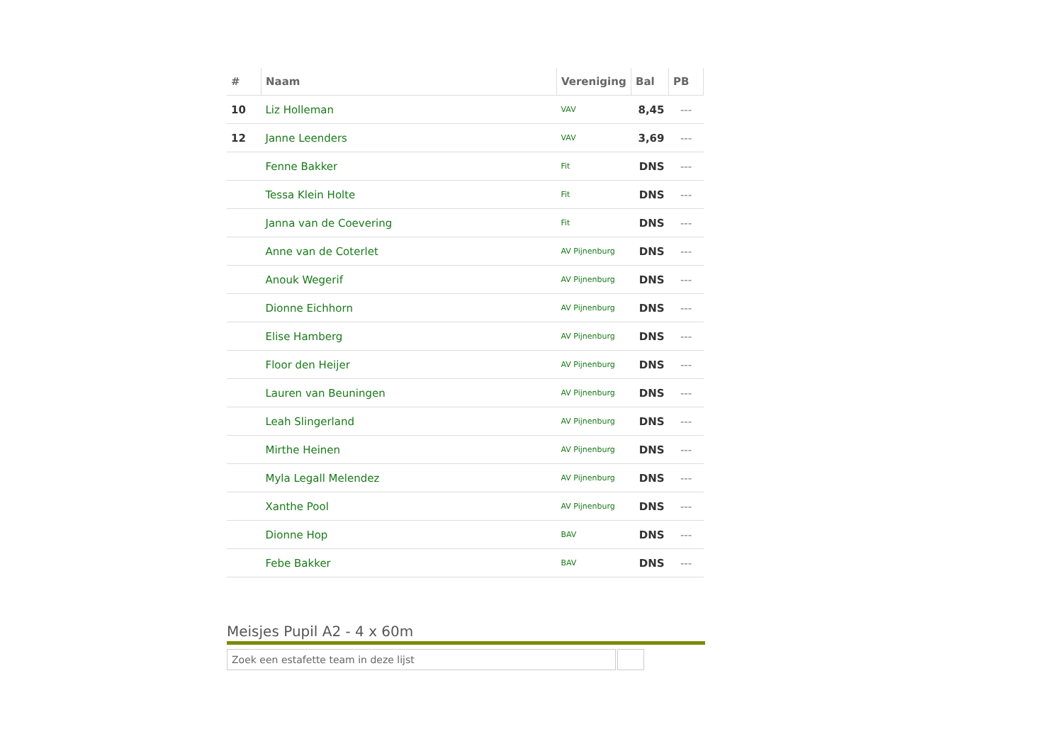| # | Naam | Vereniging | Bal | PB |
| --- | --- | --- | --- | --- |
| 10 | Liz Holleman | VAV | 8,45 | --- |
| 12 | Janne Leenders | VAV | 3,69 | --- |
| | Fenne Bakker | Fit | DNS | --- |
| | Tessa Klein Holte | Fit | DNS | --- |
| | Janna van de Coevering | Fit | DNS | --- |
| | Anne van de Coterlet | AV Pijnenburg | DNS | --- |
| | Anouk Wegerif | AV Pijnenburg | DNS | --- |
| | Dionne Eichhorn | AV Pijnenburg | DNS | --- |
| | Elise Hamberg | AV Pijnenburg | DNS | --- |
| | Floor den Heijer | AV Pijnenburg | DNS | --- |
| | Lauren van Beuningen | AV Pijnenburg | DNS | --- |
| | Leah Slingerland | AV Pijnenburg | DNS | --- |
| | Mirthe Heinen | AV Pijnenburg | DNS | --- |
| | Myla Legall Melendez | AV Pijnenburg | DNS | --- |
| | Xanthe Pool | AV Pijnenburg | DNS | --- |
| | Dionne Hop | BAV | DNS | --- |
| | Febe Bakker | BAV | DNS | --- |
Meisjes Pupil A2 - 4 x 60m
Zoek een estafette team in deze lijst